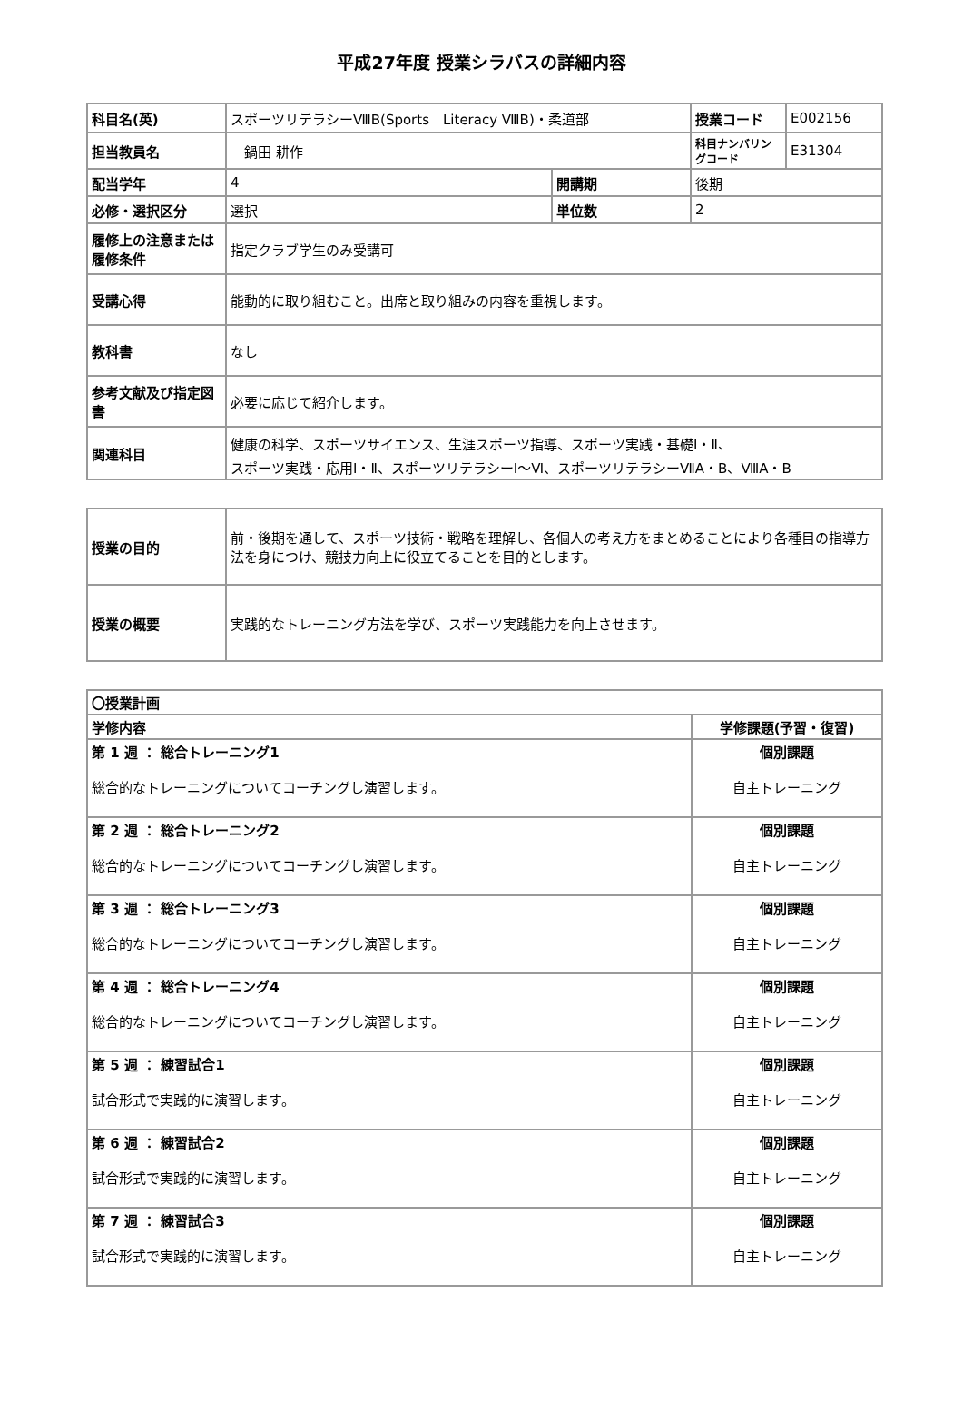平成27年度 授業シラバスの詳細内容
| 科目名(英) | スポーツリテラシーⅧB(Sports Literacy ⅧB)・柔道部 | | | 授業コード | E002156 |
| 担当教員名 | 鍋田 耕作 | | | 科目ナンバリングコード | E31304 |
| 配当学年 | 4 | 開講期 | 後期 | | |
| 必修・選択区分 | 選択 | 単位数 | 2 | | |
| 履修上の注意または履修条件 | 指定クラブ学生のみ受講可 | | | | |
| 受講心得 | 能動的に取り組むこと。出席と取り組みの内容を重視します。 | | | | |
| 教科書 | なし | | | | |
| 参考文献及び指定図書 | 必要に応じて紹介します。 | | | | |
| 関連科目 | 健康の科学、スポーツサイエンス、生涯スポーツ指導、スポーツ実践・基礎Ⅰ・Ⅱ、 スポーツ実践・応用Ⅰ・Ⅱ、スポーツリテラシーⅠ～Ⅵ、スポーツリテラシーⅦA・B、ⅧA・B | | | | |
| 授業の目的 | 前・後期を通して、スポーツ技術・戦略を理解し、各個人の考え方をまとめることにより各種目の指導方法を身につけ、競技力向上に役立てることを目的とします。 |
| 授業の概要 | 実践的なトレーニング方法を学び、スポーツ実践能力を向上させます。 |
| 〇授業計画 | |
| 学修内容 | 学修課題(予習・復習) |
| 第 1 週 ： 総合トレーニング1 総合的なトレーニングについてコーチングし演習します。 | 個別課題 自主トレーニング |
| 第 2 週 ： 総合トレーニング2 総合的なトレーニングについてコーチングし演習します。 | 個別課題 自主トレーニング |
| 第 3 週 ： 総合トレーニング3 総合的なトレーニングについてコーチングし演習します。 | 個別課題 自主トレーニング |
| 第 4 週 ： 総合トレーニング4 総合的なトレーニングについてコーチングし演習します。 | 個別課題 自主トレーニング |
| 第 5 週 ： 練習試合1 試合形式で実践的に演習します。 | 個別課題 自主トレーニング |
| 第 6 週 ： 練習試合2 試合形式で実践的に演習します。 | 個別課題 自主トレーニング |
| 第 7 週 ： 練習試合3 試合形式で実践的に演習します。 | 個別課題 自主トレーニング |